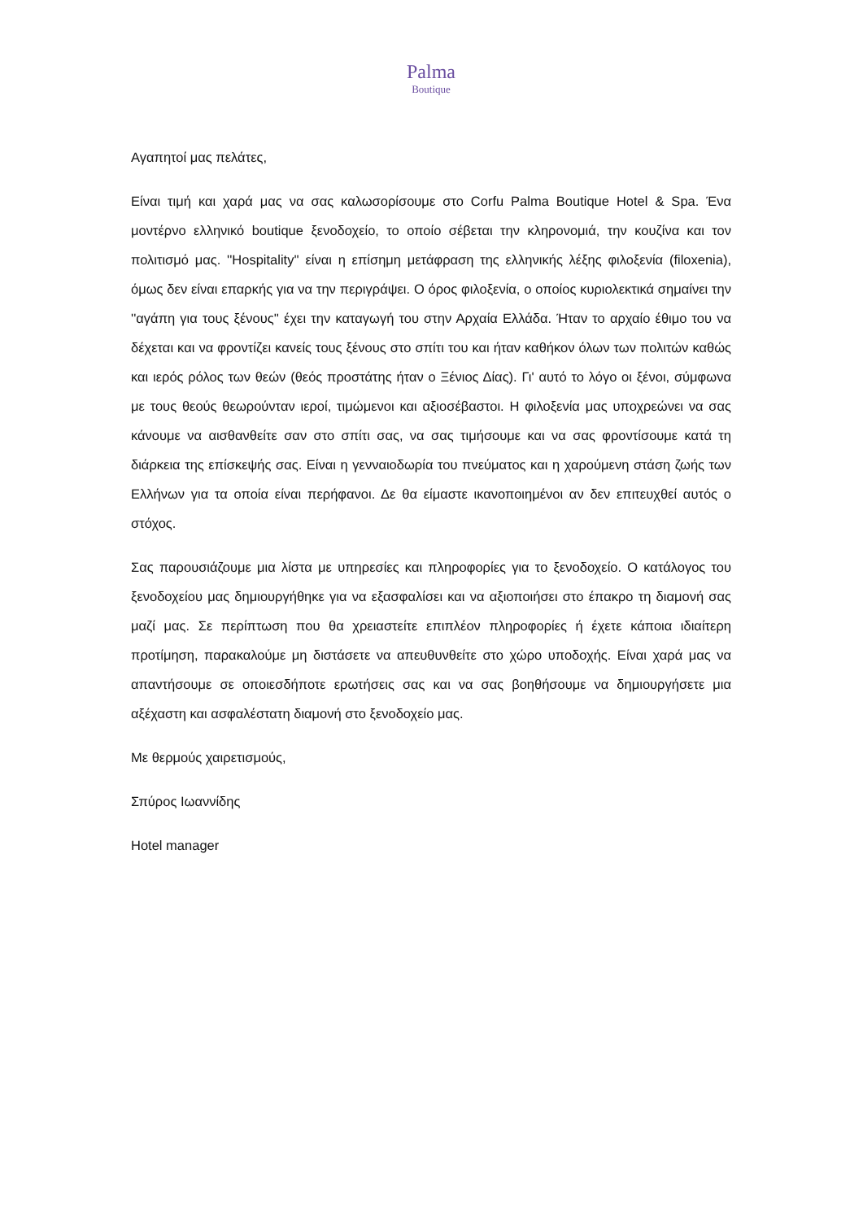Palma
Boutique
Αγαπητοί μας πελάτες,
Είναι τιμή και χαρά μας να σας καλωσορίσουμε στο Corfu Palma Boutique Hotel & Spa. Ένα μοντέρνο ελληνικό boutique ξενοδοχείο, το οποίο σέβεται την κληρονομιά, την κουζίνα και τον πολιτισμό μας. ''Hospitality'' είναι η επίσημη μετάφραση της ελληνικής λέξης φιλοξενία (filoxenia), όμως δεν είναι επαρκής για να την περιγράψει. Ο όρος φιλοξενία, ο οποίος κυριολεκτικά σημαίνει την ''αγάπη για τους ξένους'' έχει την καταγωγή του στην Αρχαία Ελλάδα. Ήταν το αρχαίο έθιμο του να δέχεται και να φροντίζει κανείς τους ξένους στο σπίτι του και ήταν καθήκον όλων των πολιτών καθώς και ιερός ρόλος των θεών (θεός προστάτης ήταν ο Ξένιος Δίας). Γι' αυτό το λόγο οι ξένοι, σύμφωνα με τους θεούς θεωρούνταν ιεροί, τιμώμενοι και αξιοσέβαστοι. Η φιλοξενία μας υποχρεώνει να σας κάνουμε να αισθανθείτε σαν στο σπίτι σας, να σας τιμήσουμε και να σας φροντίσουμε κατά τη διάρκεια της επίσκεψής σας. Είναι η γενναιοδωρία του πνεύματος και η χαρούμενη στάση ζωής των Ελλήνων για τα οποία είναι περήφανοι. Δε θα είμαστε ικανοποιημένοι αν δεν επιτευχθεί αυτός ο στόχος.
Σας παρουσιάζουμε μια λίστα με υπηρεσίες και πληροφορίες για το ξενοδοχείο. Ο κατάλογος του ξενοδοχείου μας δημιουργήθηκε για να εξασφαλίσει και να αξιοποιήσει στο έπακρο τη διαμονή σας μαζί μας. Σε περίπτωση που θα χρειαστείτε επιπλέον πληροφορίες ή έχετε κάποια ιδιαίτερη προτίμηση, παρακαλούμε μη διστάσετε να απευθυνθείτε στο χώρο υποδοχής. Είναι χαρά μας να απαντήσουμε σε οποιεσδήποτε ερωτήσεις σας και να σας βοηθήσουμε να δημιουργήσετε μια αξέχαστη και ασφαλέστατη διαμονή στο ξενοδοχείο μας.
Με θερμούς χαιρετισμούς,
Σπύρος Ιωαννίδης
Hotel manager